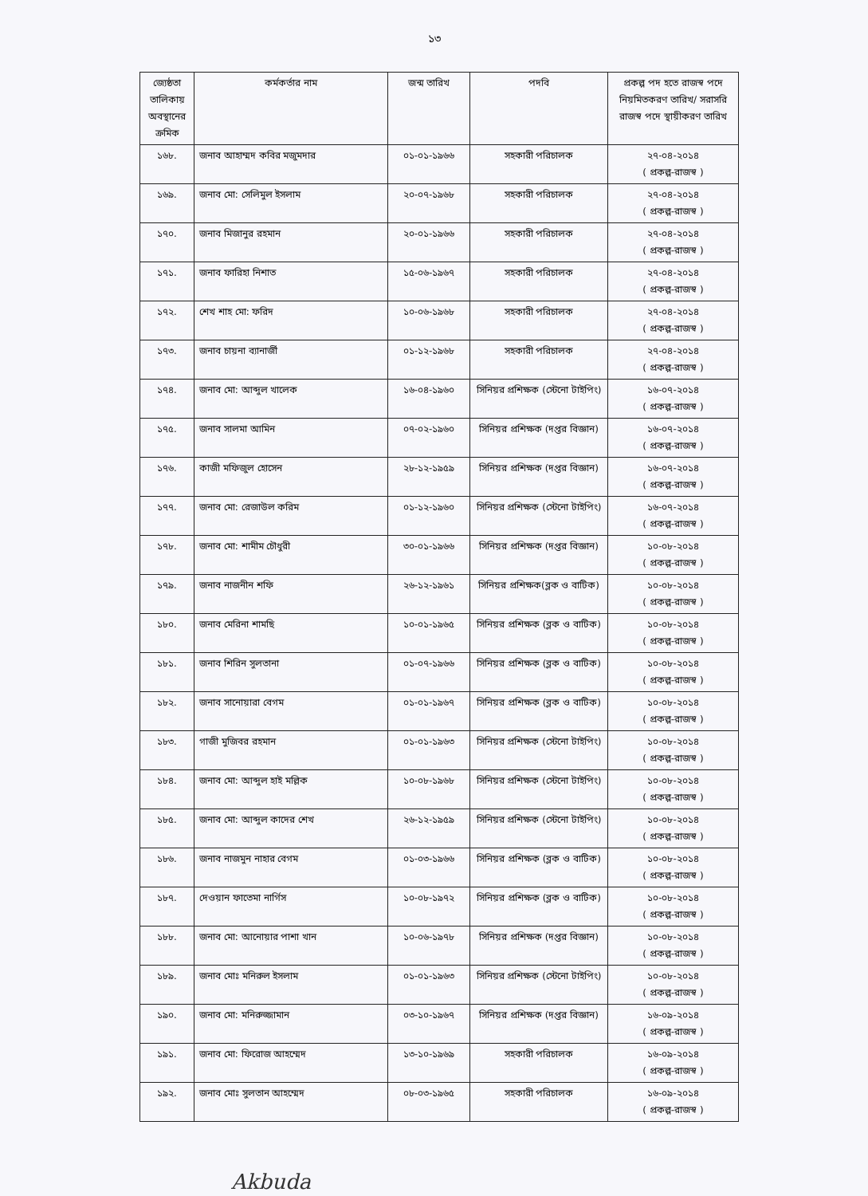১৩
| জ্যেষ্ঠতা তালিকায় অবস্থানের ক্রমিক | কর্মকর্তার নাম | জন্ম তারিখ | পদবি | প্রকল্প পদ হতে রাজস্ব পদে নিয়মিতকরণ তারিখ/ সরাসরি রাজস্ব পদে স্থায়ীকরণ তারিখ |
| --- | --- | --- | --- | --- |
| ১৬৮. | জনাব আহাম্মদ কবির মজুমদার | ০১-০১-১৯৬৬ | সহকারী পরিচালক | ২৭-০৪-২০১৪ ( প্রকল্প-রাজস্ব ) |
| ১৬৯. | জনাব মো: সেলিমুল ইসলাম | ২০-০৭-১৯৬৮ | সহকারী পরিচালক | ২৭-০৪-২০১৪ ( প্রকল্প-রাজস্ব ) |
| ১৭০. | জনাব মিজানুর রহমান | ২০-০১-১৯৬৬ | সহকারী পরিচালক | ২৭-০৪-২০১৪ ( প্রকল্প-রাজস্ব ) |
| ১৭১. | জনাব ফারিহা নিশাত | ১৫-০৬-১৯৬৭ | সহকারী পরিচালক | ২৭-০৪-২০১৪ ( প্রকল্প-রাজস্ব ) |
| ১৭২. | শেখ শাহ মো: ফরিদ | ১০-০৬-১৯৬৮ | সহকারী পরিচালক | ২৭-০৪-২০১৪ ( প্রকল্প-রাজস্ব ) |
| ১৭৩. | জনাব চায়না ব্যানার্জী | ০১-১২-১৯৬৮ | সহকারী পরিচালক | ২৭-০৪-২০১৪ ( প্রকল্প-রাজস্ব ) |
| ১৭৪. | জনাব মো: আব্দুল খালেক | ১৬-০৪-১৯৬০ | সিনিয়র প্রশিক্ষক (স্টেনো টাইপিং) | ১৬-০৭-২০১৪ ( প্রকল্প-রাজস্ব ) |
| ১৭৫. | জনাব সালমা আমিন | ০৭-০২-১৯৬০ | সিনিয়র প্রশিক্ষক (দপ্তর বিজ্ঞান) | ১৬-০৭-২০১৪ ( প্রকল্প-রাজস্ব ) |
| ১৭৬. | কাজী মফিজুল হোসেন | ২৮-১২-১৯৫৯ | সিনিয়র প্রশিক্ষক (দপ্তর বিজ্ঞান) | ১৬-০৭-২০১৪ ( প্রকল্প-রাজস্ব ) |
| ১৭৭. | জনাব মো: রেজাউল করিম | ০১-১২-১৯৬০ | সিনিয়র প্রশিক্ষক (স্টেনো টাইপিং) | ১৬-০৭-২০১৪ ( প্রকল্প-রাজস্ব ) |
| ১৭৮. | জনাব মো: শামীম চৌধুরী | ৩০-০১-১৯৬৬ | সিনিয়র প্রশিক্ষক (দপ্তর বিজ্ঞান) | ১০-০৮-২০১৪ ( প্রকল্প-রাজস্ব ) |
| ১৭৯. | জনাব নাজনীন শফি | ২৬-১২-১৯৬১ | সিনিয়র প্রশিক্ষক(ব্লক ও বাটিক) | ১০-০৮-২০১৪ ( প্রকল্প-রাজস্ব ) |
| ১৮০. | জনাব মেরিনা শামছি | ১০-০১-১৯৬৫ | সিনিয়র প্রশিক্ষক (ব্লক ও বাটিক) | ১০-০৮-২০১৪ ( প্রকল্প-রাজস্ব ) |
| ১৮১. | জনাব শিরিন সুলতানা | ০১-০৭-১৯৬৬ | সিনিয়র প্রশিক্ষক (ব্লক ও বাটিক) | ১০-০৮-২০১৪ ( প্রকল্প-রাজস্ব ) |
| ১৮২. | জনাব সানোয়ারা বেগম | ০১-০১-১৯৬৭ | সিনিয়র প্রশিক্ষক (ব্লক ও বাটিক) | ১০-০৮-২০১৪ ( প্রকল্প-রাজস্ব ) |
| ১৮৩. | গাজী মুজিবর রহমান | ০১-০১-১৯৬৩ | সিনিয়র প্রশিক্ষক (স্টেনো টাইপিং) | ১০-০৮-২০১৪ ( প্রকল্প-রাজস্ব ) |
| ১৮৪. | জনাব মো: আব্দুল হাই মল্লিক | ১০-০৮-১৯৬৮ | সিনিয়র প্রশিক্ষক (স্টেনো টাইপিং) | ১০-০৮-২০১৪ ( প্রকল্প-রাজস্ব ) |
| ১৮৫. | জনাব মো: আব্দুল কাদের শেখ | ২৬-১২-১৯৫৯ | সিনিয়র প্রশিক্ষক (স্টেনো টাইপিং) | ১০-০৮-২০১৪ ( প্রকল্প-রাজস্ব ) |
| ১৮৬. | জনাব নাজমুন নাহার বেগম | ০১-০৩-১৯৬৬ | সিনিয়র প্রশিক্ষক (ব্লক ও বাটিক) | ১০-০৮-২০১৪ ( প্রকল্প-রাজস্ব ) |
| ১৮৭. | দেওয়ান ফাতেমা নার্গিস | ১০-০৮-১৯৭২ | সিনিয়র প্রশিক্ষক (ব্লক ও বাটিক) | ১০-০৮-২০১৪ ( প্রকল্প-রাজস্ব ) |
| ১৮৮. | জনাব মো: আনোয়ার পাশা খান | ১০-০৬-১৯৭৮ | সিনিয়র প্রশিক্ষক (দপ্তর বিজ্ঞান) | ১০-০৮-২০১৪ ( প্রকল্প-রাজস্ব ) |
| ১৮৯. | জনাব মোঃ মনিরুল ইসলাম | ০১-০১-১৯৬৩ | সিনিয়র প্রশিক্ষক (স্টেনো টাইপিং) | ১০-০৮-২০১৪ ( প্রকল্প-রাজস্ব ) |
| ১৯০. | জনাব মো: মনিরুজ্জামান | ০৩-১০-১৯৬৭ | সিনিয়র প্রশিক্ষক (দপ্তর বিজ্ঞান) | ১৬-০৯-২০১৪ ( প্রকল্প-রাজস্ব ) |
| ১৯১. | জনাব মো: ফিরোজ আহম্মেদ | ১৩-১০-১৯৬৯ | সহকারী পরিচালক | ১৬-০৯-২০১৪ ( প্রকল্প-রাজস্ব ) |
| ১৯২. | জনাব মোঃ সুলতান আহম্মেদ | ০৮-০৩-১৯৬৫ | সহকারী পরিচালক | ১৬-০৯-২০১৪ ( প্রকল্প-রাজস্ব ) |
Akbuda